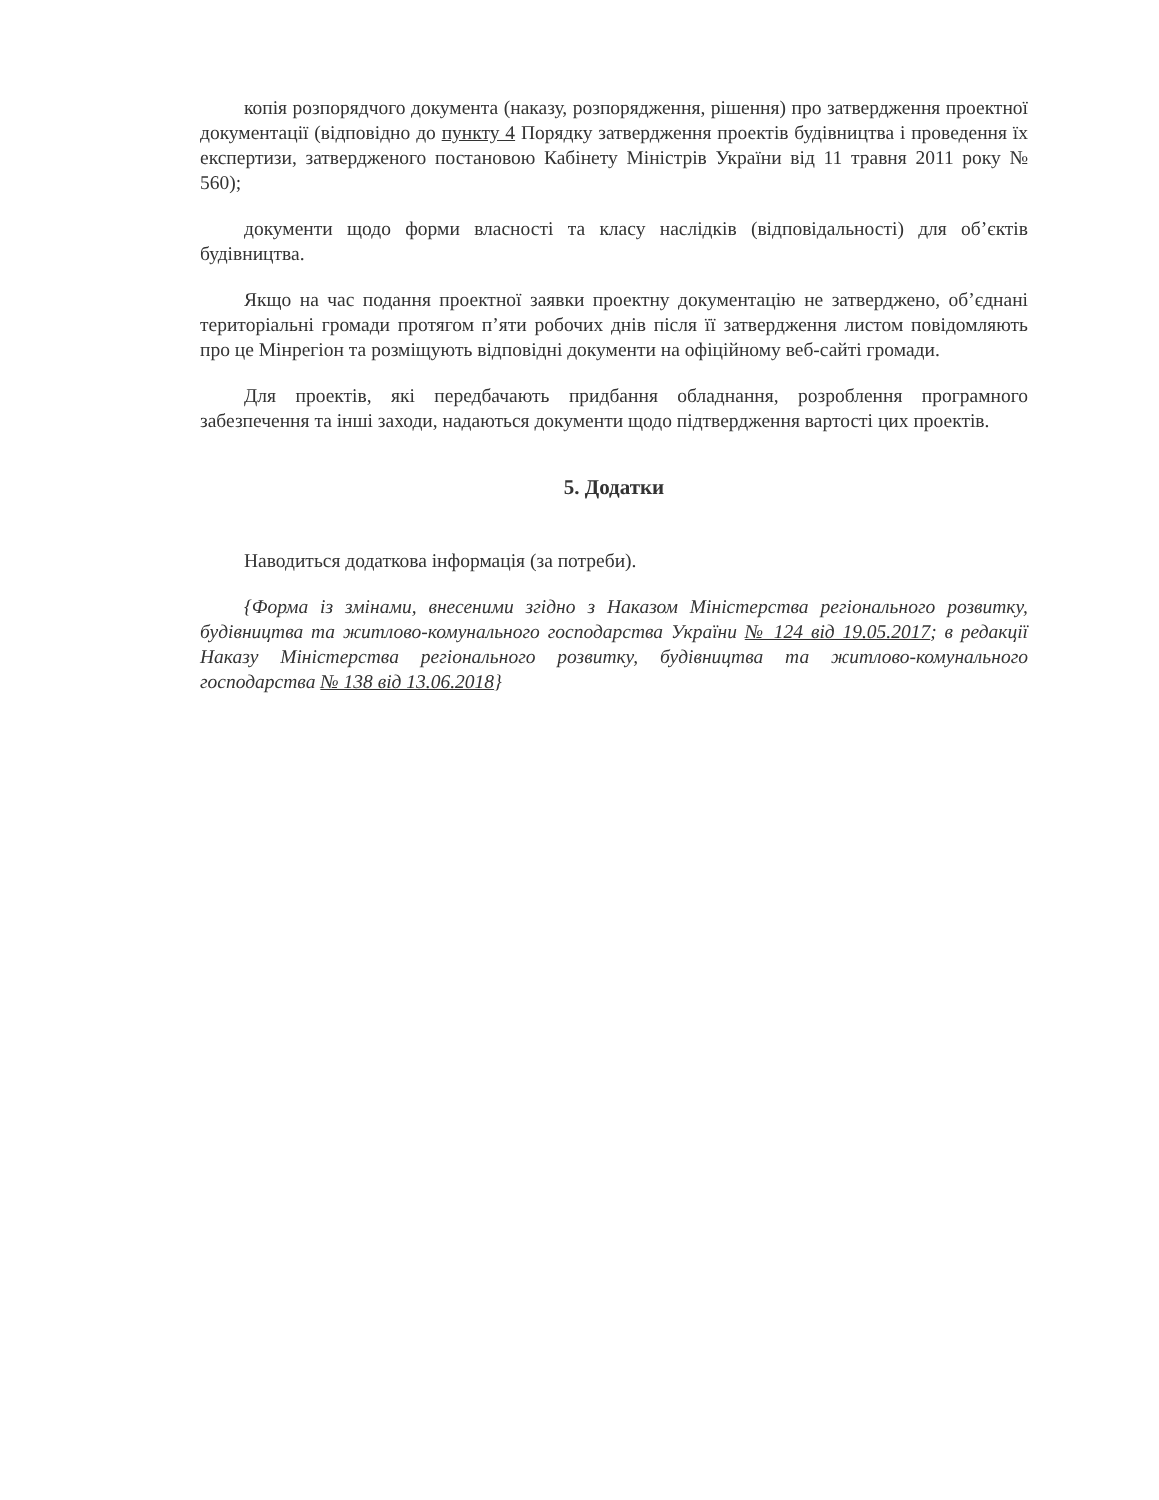копія розпорядчого документа (наказу, розпорядження, рішення) про затвердження проектної документації (відповідно до пункту 4 Порядку затвердження проектів будівництва і проведення їх експертизи, затвердженого постановою Кабінету Міністрів України від 11 травня 2011 року № 560);
документи щодо форми власності та класу наслідків (відповідальності) для об’єктів будівництва.
Якщо на час подання проектної заявки проектну документацію не затверджено, об’єднані територіальні громади протягом п’яти робочих днів після її затвердження листом повідомляють про це Мінрегіон та розміщують відповідні документи на офіційному веб-сайті громади.
Для проектів, які передбачають придбання обладнання, розроблення програмного забезпечення та інші заходи, надаються документи щодо підтвердження вартості цих проектів.
5. Додатки
Наводиться додаткова інформація (за потреби).
{Форма із змінами, внесеними згідно з Наказом Міністерства регіонального розвитку, будівництва та житлово-комунального господарства України № 124 від 19.05.2017; в редакції Наказу Міністерства регіонального розвитку, будівництва та житлово-комунального господарства № 138 від 13.06.2018}